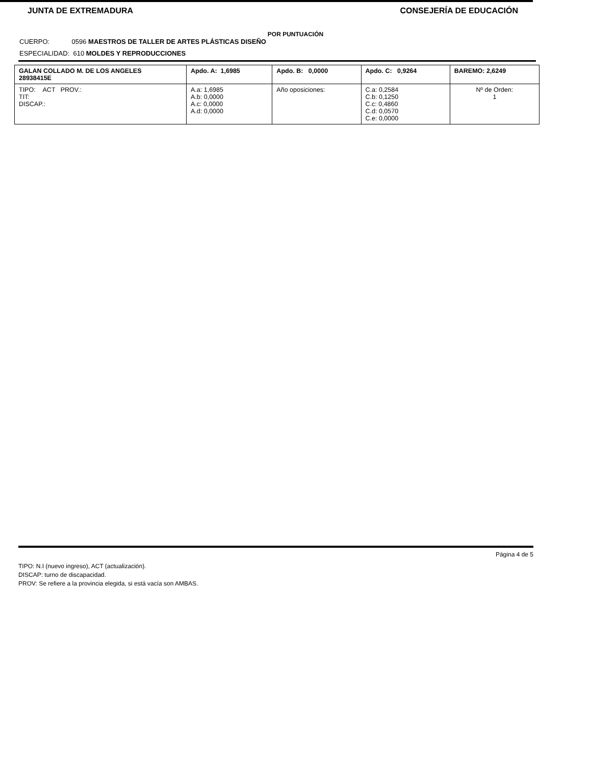JUNTA DE EXTREMADURA CONSEJERÍA DE EDUCACIÓN
POR PUNTUACIÓN
CUERPO: 0596 MAESTROS DE TALLER DE ARTES PLÁSTICAS DISEÑO
ESPECIALIDAD: 610 MOLDES Y REPRODUCCIONES
| GALAN COLLADO M. DE LOS ANGELES 28938415E | Apdo. A: 1,6985 | Apdo. B: 0,0000 | Apdo. C: 0,9264 | BAREMO: 2,6249 |
| TIPO: ACT PROV.: TIT: DISCAP.: | A.a: 1,6985 A.b: 0,0000 A.c: 0,0000 A.d: 0,0000 | Año oposiciones: | C.a: 0,2584 C.b: 0,1250 C.c: 0,4860 C.d: 0,0570 C.e: 0,0000 | Nº de Orden: 1 |
Página 4 de 5
TIPO: N.I (nuevo ingreso), ACT (actualización).
DISCAP: turno de discapacidad.
PROV: Se refiere a la provincia elegida, si está vacía son AMBAS.